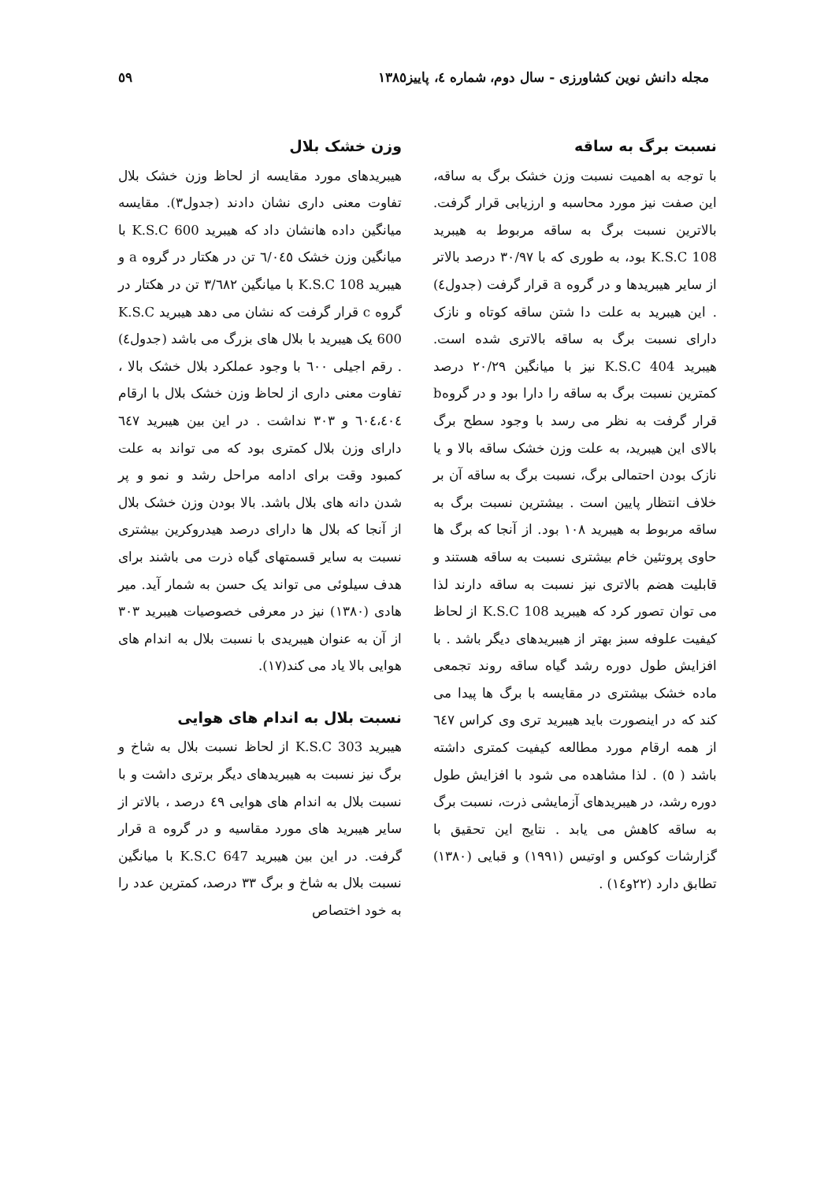مجله دانش نوین کشاورزی - سال دوم، شماره ٤، پاییز١٣٨٥ ٥٩
نسبت برگ به ساقه
با توجه به اهمیت نسبت وزن خشک برگ به ساقه، این صفت نیز مورد محاسبه و ارزیابی قرار گرفت. بالاترین نسبت برگ به ساقه مربوط به هیبرید K.S.C 108 بود، به طوری که با ٣٠/٩٧ درصد بالاتر از سایر هیبریدها و در گروه a قرار گرفت (جدول٤) . این هیبرید به علت دا شتن ساقه کوتاه و نازک دارای نسبت برگ به ساقه بالاتری شده است. هیبرید K.S.C 404 نیز با میانگین ٢٠/٢٩ درصد کمترین نسبت برگ به ساقه را دارا بود و در گروهb قرار گرفت به نظر می رسد با وجود سطح برگ بالای این هیبرید، به علت وزن خشک ساقه بالا و یا نازک بودن احتمالی برگ، نسبت برگ به ساقه آن بر خلاف انتظار پایین است . بیشترین نسبت برگ به ساقه مربوط به هیبرید ١٠٨ بود. از آنجا که برگ ها حاوی پروتئین خام بیشتری نسبت به ساقه هستند و قابلیت هضم بالاتری نیز نسبت به ساقه دارند لذا می توان تصور کرد که هیبرید K.S.C 108 از لحاظ کیفیت علوفه سبز بهتر از هیبریدهای دیگر باشد . با افزایش طول دوره رشد گیاه ساقه روند تجمعی ماده خشک بیشتری در مقایسه با برگ ها پیدا می کند که در اینصورت باید هیبرید تری وی کراس ٦٤٧ از همه ارقام مورد مطالعه کیفیت کمتری داشته باشد ( ٥) . لذا مشاهده می شود با افزایش طول دوره رشد، در هیبریدهای آزمایشی ذرت، نسبت برگ به ساقه کاهش می یابد . نتایج این تحقیق با گزارشات کوکس و اوتیس (١٩٩١) و قبایی (١٣٨٠) تطابق دارد (٢٢و١٤) .
وزن خشک بلال
هیبریدهای مورد مقایسه از لحاظ وزن خشک بلال تفاوت معنی داری نشان دادند (جدول٣). مقایسه میانگین داده هانشان داد که هیبرید K.S.C 600 با میانگین وزن خشک ٦/٠٤٥ تن در هکتار در گروه a و هیبرید K.S.C 108 با میانگین ٣/٦٨٢ تن در هکتار در گروه c قرار گرفت که نشان می دهد هیبرید K.S.C 600 یک هیبرید با بلال های بزرگ می باشد (جدول٤) . رقم اجیلی ٦٠٠ با وجود عملکرد بلال خشک بالا ، تفاوت معنی داری از لحاظ وزن خشک بلال با ارقام ٦٠٤،٤٠٤ و ٣٠٣ نداشت . در این بین هیبرید ٦٤٧ دارای وزن بلال کمتری بود که می تواند به علت کمبود وقت برای ادامه مراحل رشد و نمو و پر شدن دانه های بلال باشد. بالا بودن وزن خشک بلال از آنجا که بلال ها دارای درصد هیدروکرین بیشتری نسبت به سایر قسمتهای گیاه ذرت می باشند برای هدف سیلوئی می تواند یک حسن به شمار آید. میر هادی (١٣٨٠) نیز در معرفی خصوصیات هیبرید ٣٠٣ از آن به عنوان هیبریدی با نسبت بلال به اندام های هوایی بالا یاد می کند(١٧).
نسبت بلال به اندام های هوایی
هیبرید K.S.C 303 از لحاظ نسبت بلال به شاخ و برگ نیز نسبت به هیبریدهای دیگر برتری داشت و با نسبت بلال به اندام های هوایی ٤٩ درصد ، بالاتر از سایر هیبرید های مورد مقاسیه و در گروه a قرار گرفت. در این بین هیبرید K.S.C 647 با میانگین نسبت بلال به شاخ و برگ ٣٣ درصد، کمترین عدد را به خود اختصاص